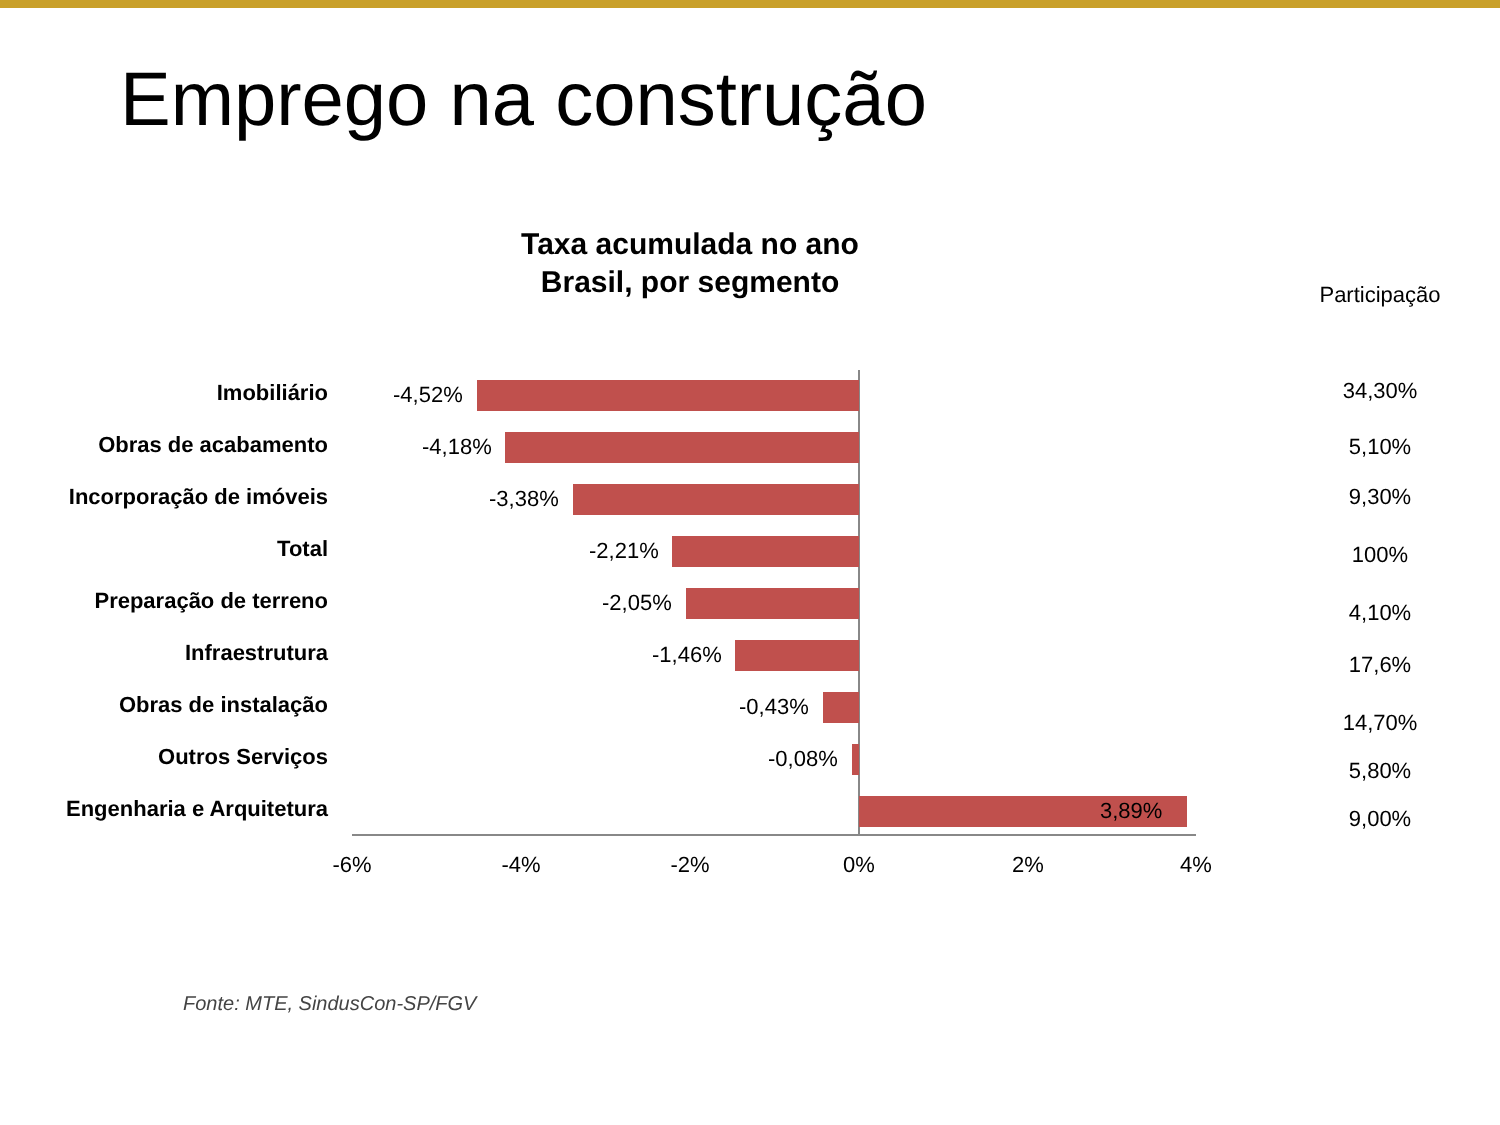Emprego na construção
Taxa acumulada no ano
Brasil, por segmento
Participação
Imobiliário -4,52% 34,30%
Obras de acabamento -4,18% 5,10%
Incorporação de imóveis -3,38% 9,30%
Total -2,21% 100%
Preparação de terreno -2,05% 4,10%
Infraestrutura -1,46% 17,6%
Obras de instalação -0,43%
14,70%
Outros Serviços -0,08% 5,80%
Engenharia e Arquitetura 3,89% 9,00%
-6% -4% -2% 0% 2% 4%
Fonte: MTE, SindusCon-SP/FGV